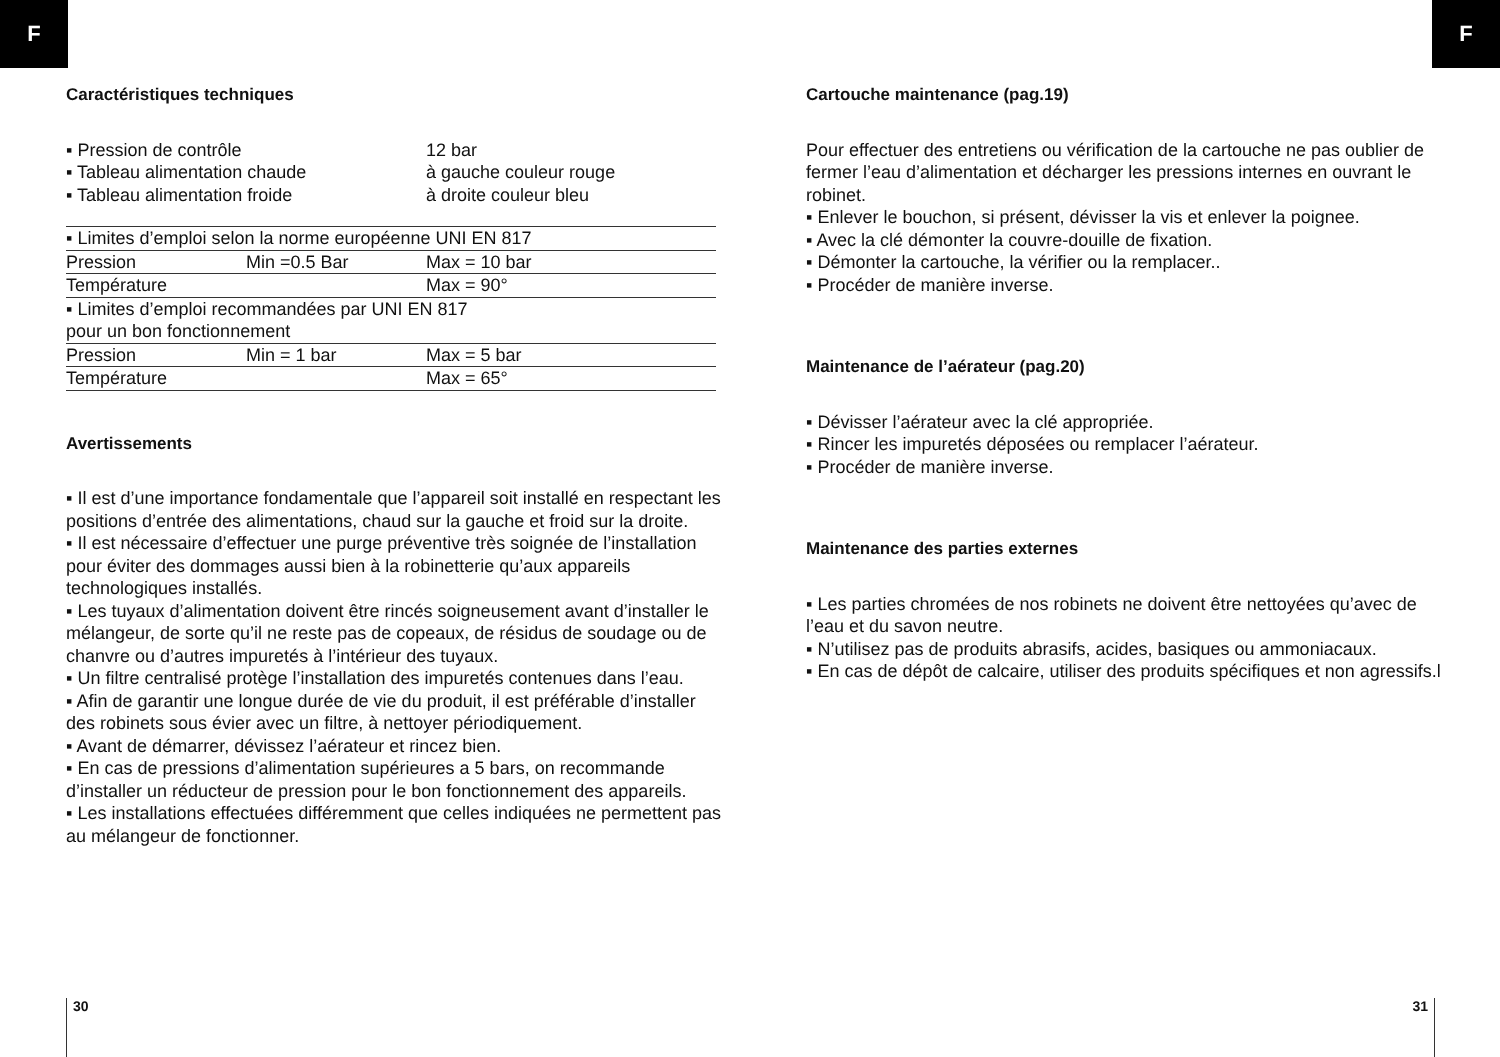F F
Caractéristiques techniques
| ▪ Pression de contrôle | 12 bar |
| ▪ Tableau alimentation chaude | à gauche couleur rouge |
| ▪ Tableau alimentation froide | à droite couleur bleu |
| ▪ Limites d’emploi selon la norme européenne UNI EN 817 | | |
| Pression | Min =0.5 Bar | Max = 10 bar |
| Température | | Max = 90° |
| ▪ Limites d’emploi recommandées par UNI EN 817 pour un bon fonctionnement | | |
| Pression | Min = 1 bar | Max = 5 bar |
| Température | | Max = 65° |
Avertissements
▪ Il est d’une importance fondamentale que l’appareil soit installé en respectant les positions d’entrée des alimentations, chaud sur la gauche et froid sur la droite.
▪ Il est nécessaire d’effectuer une purge préventive très soignée de l’installation pour éviter des dommages aussi bien à la robinetterie qu’aux appareils technologiques installés.
▪ Les tuyaux d’alimentation doivent être rincés soigneusement avant d’installer le mélangeur, de sorte qu’il ne reste pas de copeaux, de résidus de soudage ou de chanvre ou d’autres impuretés à l’intérieur des tuyaux.
▪ Un filtre centralisé protège l’installation des impuretés contenues dans l’eau.
▪ Afin de garantir une longue durée de vie du produit, il est préférable d’installer des robinets sous évier avec un filtre, à nettoyer périodiquement.
▪ Avant de démarrer, dévissez l’aérateur et rincez bien.
▪ En cas de pressions d’alimentation supérieures a 5 bars, on recommande d’installer un réducteur de pression pour le bon fonctionnement des appareils.
▪ Les installations effectuées différemment que celles indiquées ne permettent pas au mélangeur de fonctionner.
Cartouche maintenance (pag.19)
Pour effectuer des entretiens ou vérification de la cartouche ne pas oublier de fermer l’eau d’alimentation et décharger les pressions internes en ouvrant le robinet.
▪ Enlever le bouchon, si présent, dévisser la vis et enlever la poignee.
▪ Avec la clé démonter la couvre-douille de fixation.
▪ Démonter la cartouche, la vérifier ou la remplacer..
▪ Procéder de manière inverse.
Maintenance de l’aérateur (pag.20)
▪ Dévisser l’aérateur avec la clé appropriée.
▪ Rincer les impuretés déposées ou remplacer l’aérateur.
▪ Procéder de manière inverse.
Maintenance des parties externes
▪ Les parties chromées de nos robinets ne doivent être nettoyées qu’avec de l’eau et du savon neutre.
▪ N’utilisez pas de produits abrasifs, acides, basiques ou ammoniacaux.
▪ En cas de dépôt de calcaire, utiliser des produits spécifiques et non agressifs.l
30 31